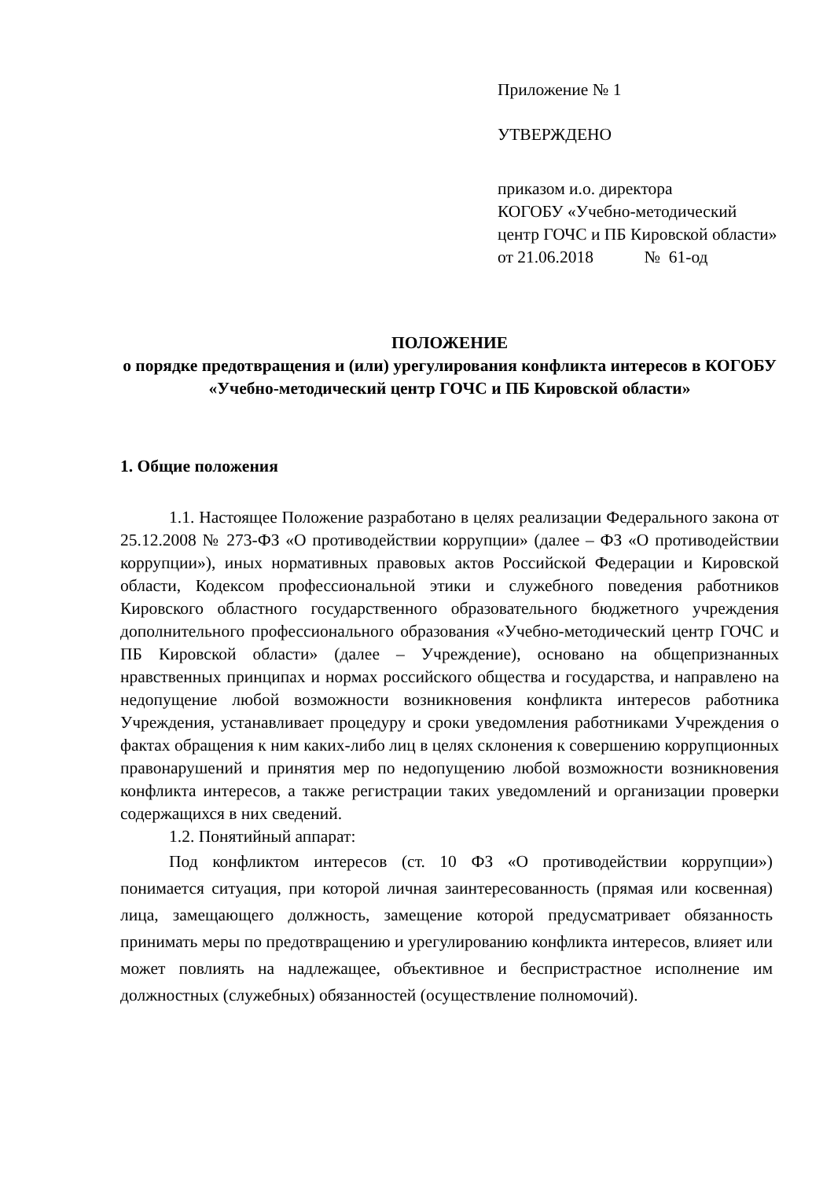Приложение № 1
УТВЕРЖДЕНО
приказом и.о. директора
КОГОБУ «Учебно-методический центр ГОЧС и ПБ Кировской области»
от 21.06.2018 № 61-од
ПОЛОЖЕНИЕ
о порядке предотвращения и (или) урегулирования конфликта интересов в КОГОБУ «Учебно-методический центр ГОЧС и ПБ Кировской области»
1. Общие положения
1.1. Настоящее Положение разработано в целях реализации Федерального закона от 25.12.2008 № 273-ФЗ «О противодействии коррупции» (далее – ФЗ «О противодействии коррупции»), иных нормативных правовых актов Российской Федерации и Кировской области, Кодексом профессиональной этики и служебного поведения работников Кировского областного государственного образовательного бюджетного учреждения дополнительного профессионального образования «Учебно-методический центр ГОЧС и ПБ Кировской области» (далее – Учреждение), основано на общепризнанных нравственных принципах и нормах российского общества и государства, и направлено на недопущение любой возможности возникновения конфликта интересов работника Учреждения, устанавливает процедуру и сроки уведомления работниками Учреждения о фактах обращения к ним каких-либо лиц в целях склонения к совершению коррупционных правонарушений и принятия мер по недопущению любой возможности возникновения конфликта интересов, а также регистрации таких уведомлений и организации проверки содержащихся в них сведений.
1.2. Понятийный аппарат:
Под конфликтом интересов (ст. 10 ФЗ «О противодействии коррупции») понимается ситуация, при которой личная заинтересованность (прямая или косвенная) лица, замещающего должность, замещение которой предусматривает обязанность принимать меры по предотвращению и урегулированию конфликта интересов, влияет или может повлиять на надлежащее, объективное и беспристрастное исполнение им должностных (служебных) обязанностей (осуществление полномочий).